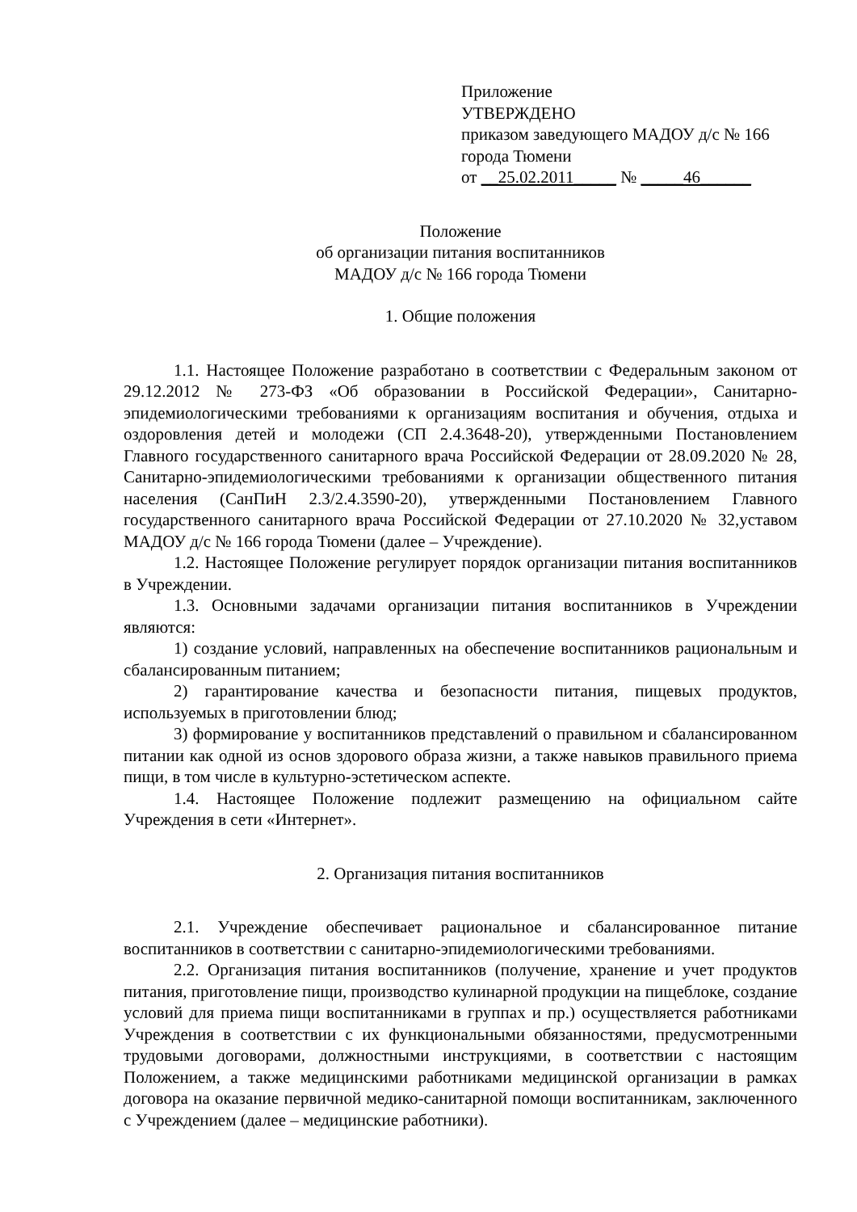Приложение
УТВЕРЖДЕНО
приказом заведующего МАДОУ д/с № 166
города Тюмени
от __25.02.2011_____ № _____46______
Положение
об организации питания воспитанников
МАДОУ д/с № 166 города Тюмени
1. Общие положения
1.1. Настоящее Положение разработано в соответствии с Федеральным законом от 29.12.2012 № 273-ФЗ «Об образовании в Российской Федерации», Санитарно-эпидемиологическими требованиями к организациям воспитания и обучения, отдыха и оздоровления детей и молодежи (СП 2.4.3648-20), утвержденными Постановлением Главного государственного санитарного врача Российской Федерации от 28.09.2020 № 28, Санитарно-эпидемиологическими требованиями к организации общественного питания населения (СанПиН 2.3/2.4.3590-20), утвержденными Постановлением Главного государственного санитарного врача Российской Федерации от 27.10.2020 № 32,уставом МАДОУ д/с № 166 города Тюмени (далее – Учреждение).
1.2. Настоящее Положение регулирует порядок организации питания воспитанников в Учреждении.
1.3. Основными задачами организации питания воспитанников в Учреждении являются:
1) создание условий, направленных на обеспечение воспитанников рациональным и сбалансированным питанием;
2) гарантирование качества и безопасности питания, пищевых продуктов, используемых в приготовлении блюд;
3) формирование у воспитанников представлений о правильном и сбалансированном питании как одной из основ здорового образа жизни, а также навыков правильного приема пищи, в том числе в культурно-эстетическом аспекте.
1.4. Настоящее Положение подлежит размещению на официальном сайте Учреждения в сети «Интернет».
2. Организация питания воспитанников
2.1. Учреждение обеспечивает рациональное и сбалансированное питание воспитанников в соответствии с санитарно-эпидемиологическими требованиями.
2.2. Организация питания воспитанников (получение, хранение и учет продуктов питания, приготовление пищи, производство кулинарной продукции на пищеблоке, создание условий для приема пищи воспитанниками в группах и пр.) осуществляется работниками Учреждения в соответствии с их функциональными обязанностями, предусмотренными трудовыми договорами, должностными инструкциями, в соответствии с настоящим Положением, а также медицинскими работниками медицинской организации в рамках договора на оказание первичной медико-санитарной помощи воспитанникам, заключенного с Учреждением (далее – медицинские работники).